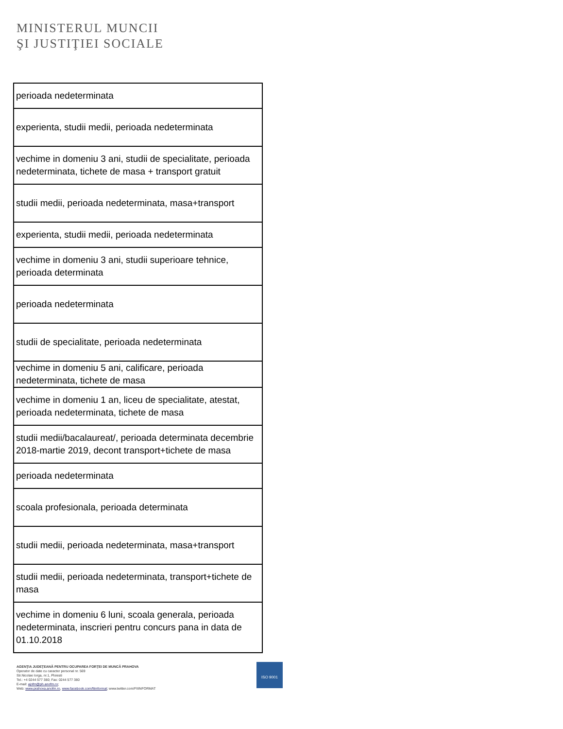MINISTERUL MUNCII
ŞI JUSTIŢIEI SOCIALE
| perioada nedeterminata |
| experienta, studii medii, perioada nedeterminata |
| vechime in domeniu 3 ani, studii de specialitate, perioada nedeterminata, tichete de masa + transport gratuit |
| studii medii, perioada nedeterminata, masa+transport |
| experienta, studii medii, perioada nedeterminata |
| vechime in domeniu 3 ani, studii superioare tehnice, perioada determinata |
| perioada nedeterminata |
| studii de specialitate, perioada nedeterminata |
| vechime in domeniu 5 ani, calificare, perioada nedeterminata, tichete de masa |
| vechime in domeniu 1 an, liceu de specialitate, atestat, perioada nedeterminata, tichete de masa |
| studii medii/bacalaureat/, perioada determinata decembrie 2018-martie 2019, decont transport+tichete de masa |
| perioada nedeterminata |
| scoala profesionala, perioada determinata |
| studii medii, perioada nedeterminata, masa+transport |
| studii medii, perioada nedeterminata, transport+tichete de masa |
| vechime in domeniu 6 luni, scoala generala, perioada nedeterminata, inscrieri pentru concurs pana in data de 01.10.2018 |
AGENŢIA JUDEŢEANĂ PENTRU OCUPAREA FORŢEI DE MUNCĂ PRAHOVA
Operator de date cu caracter personal nr. 569
Str.Nicolae Iorga, nr.1, Ploiesti
Tel.: +4 0244 577 380; Fax: 0244 577 380
E-mail: ajofm@ph.anofm.ro;
Web: www.prahova.anofm.ro, www.facebook.com/fiiinformat; www.twitter.com/FIIINFORMAT
ISO 9001